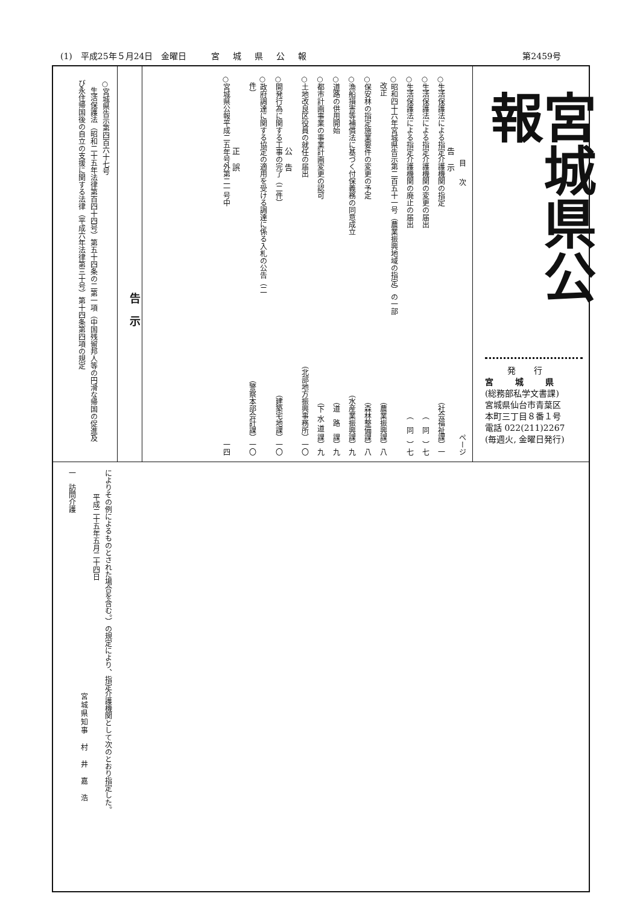(1)　平成25年５月24日　金曜日 宮城県公報 第2459号
宮城県公報
発行
宮城県
(総務部私学文書課)
宮城県仙台市青葉区
本町三丁目８番１号
電話 022(211)2267
(毎週火, 金曜日発行)
目次 ページ
告示
○生活保護法による指定介護機関の指定 （社会福祉課） 一
○生活保護法による指定介護機関の変更の届出 （　同　） 七
○生活保護法による指定介護機関の廃止の届出 （　同　） 七
○昭和四十六年宮城県告示第二百五十一号（農業振興地域の指定）の一部
　改正 （農業振興課） 八
○保安林の指定施業要件の変更の予定 （森林整備課） 八
○漁船損害等補償法に基づく付保義務の同意成立 （水産業振興課） 九
○道路の供用開始 （道　路　課） 九
○都市計画事業の事業計画変更の認可 （下 水 道 課） 九
○土地改良区役員の就任の届出 （北部地方振興事務所） 一〇
公告
○開発行為に関する工事の完了（二件） （建築宅地課） 一〇
○政府調達に関する協定の適用を受ける調達に係る入札の公告（二
　件） （警察本部会計課） 一〇
正誤
○宮城県公報平成二五年号外第二一号中 一四
告示
○宮城県告示第四百六十七号
　生活保護法（昭和二十五年法律第百四十四号）第五十四条の二第一項（中国残留邦人等の円滑な帰国の促進及び永住帰国後の自立の支援に関する法律（平成六年法律第三十号）第十四条第四項の規定
によりその例によるものとされた場合を含む。）の規定により、指定介護機関として次のとおり指定した。
平成二十五年五月二十四日
宮城県知事　村　井　嘉　浩
一　訪問介護